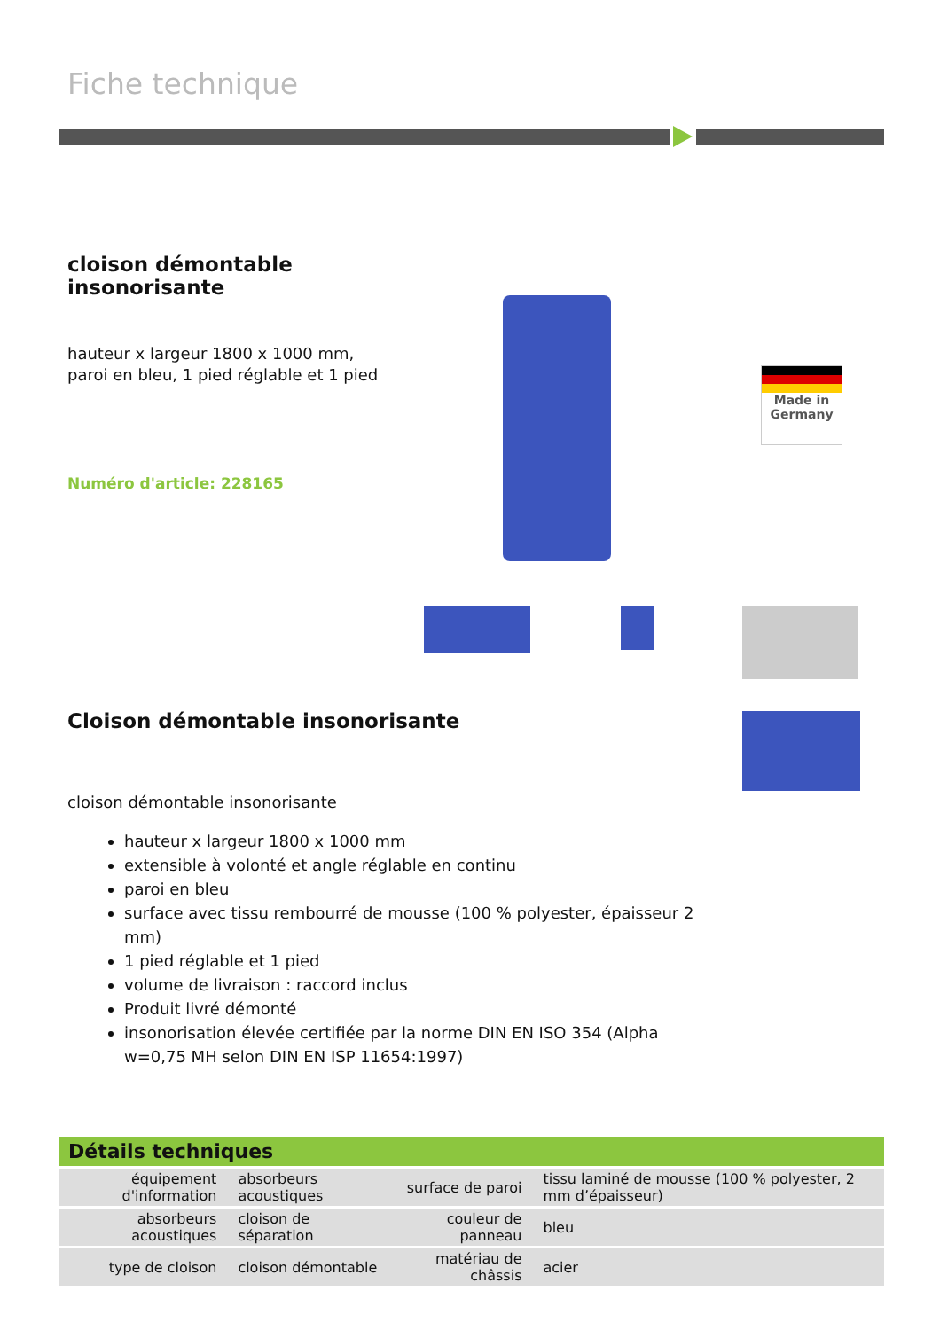Fiche technique
cloison démontable insonorisante
hauteur x largeur 1800 x 1000 mm, paroi en bleu, 1 pied réglable et 1 pied
Numéro d'article: 228165
Made in
Germany
Cloison démontable insonorisante
cloison démontable insonorisante
hauteur x largeur 1800 x 1000 mm
extensible à volonté et angle réglable en continu
paroi en bleu
surface avec tissu rembourré de mousse (100 % polyester, épaisseur 2 mm)
1 pied réglable et 1 pied
volume de livraison : raccord inclus
Produit livré démonté
insonorisation élevée certifiée par la norme DIN EN ISO 354 (Alpha w=0,75 MH selon DIN EN ISP 11654:1997)
Détails techniques
| équipement d'information | absorbeurs acoustiques | surface de paroi | tissu laminé de mousse (100 % polyester, 2 mm d’épaisseur) |
| absorbeurs acoustiques | cloison de séparation | couleur de panneau | bleu |
| type de cloison | cloison démontable | matériau de châssis | acier |